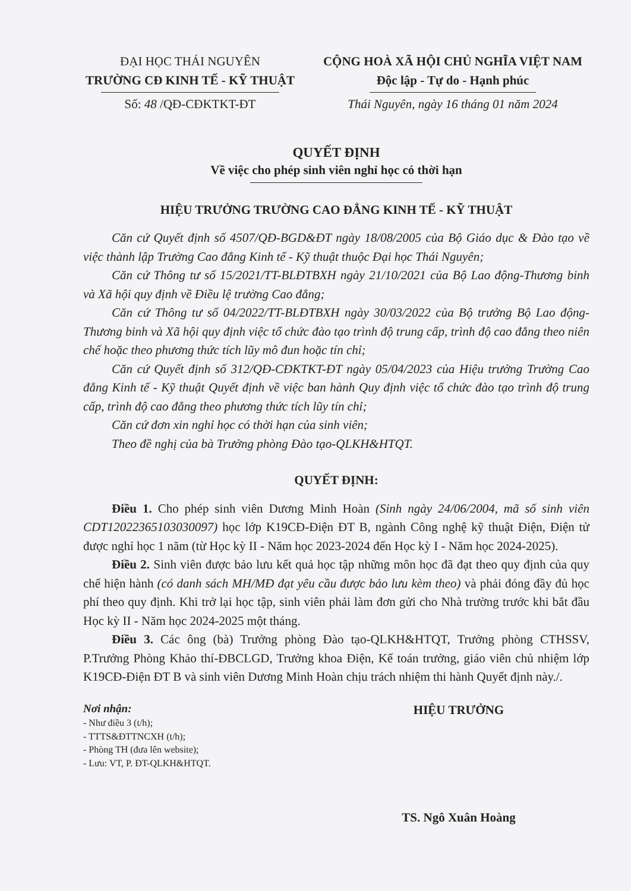ĐẠI HỌC THÁI NGUYÊN
TRƯỜNG CĐ KINH TẾ - KỸ THUẬT
Số: 48 /QĐ-CĐKTKT-ĐT
CỘNG HOÀ XÃ HỘI CHỦ NGHĨA VIỆT NAM
Độc lập - Tự do - Hạnh phúc
Thái Nguyên, ngày 16 tháng 01 năm 2024
QUYẾT ĐỊNH
Về việc cho phép sinh viên nghỉ học có thời hạn
HIỆU TRƯỞNG TRƯỜNG CAO ĐẲNG KINH TẾ - KỸ THUẬT
Căn cứ Quyết định số 4507/QĐ-BGD&ĐT ngày 18/08/2005 của Bộ Giáo dục & Đào tạo về việc thành lập Trường Cao đẳng Kinh tế - Kỹ thuật thuộc Đại học Thái Nguyên;
Căn cứ Thông tư số 15/2021/TT-BLĐTBXH ngày 21/10/2021 của Bộ Lao động-Thương binh và Xã hội quy định về Điều lệ trường Cao đẳng;
Căn cứ Thông tư số 04/2022/TT-BLĐTBXH ngày 30/03/2022 của Bộ trưởng Bộ Lao động-Thương binh và Xã hội quy định việc tổ chức đào tạo trình độ trung cấp, trình độ cao đẳng theo niên chế hoặc theo phương thức tích lũy mô đun hoặc tín chỉ;
Căn cứ Quyết định số 312/QĐ-CĐKTKT-ĐT ngày 05/04/2023 của Hiệu trưởng Trường Cao đẳng Kinh tế - Kỹ thuật Quyết định về việc ban hành Quy định việc tổ chức đào tạo trình độ trung cấp, trình độ cao đẳng theo phương thức tích lũy tín chỉ;
Căn cứ đơn xin nghỉ học có thời hạn của sinh viên;
Theo đề nghị của bà Trưởng phòng Đào tạo-QLKH&HTQT.
QUYẾT ĐỊNH:
Điều 1. Cho phép sinh viên Dương Minh Hoàn (Sinh ngày 24/06/2004, mã số sinh viên CDT12022365103030097) học lớp K19CĐ-Điện ĐT B, ngành Công nghệ kỹ thuật Điện, Điện tử được nghỉ học 1 năm (từ Học kỳ II - Năm học 2023-2024 đến Học kỳ I - Năm học 2024-2025).
Điều 2. Sinh viên được bảo lưu kết quả học tập những môn học đã đạt theo quy định của quy chế hiện hành (có danh sách MH/MĐ đạt yêu cầu được bảo lưu kèm theo) và phải đóng đầy đủ học phí theo quy định. Khi trở lại học tập, sinh viên phải làm đơn gửi cho Nhà trường trước khi bắt đầu Học kỳ II - Năm học 2024-2025 một tháng.
Điều 3. Các ông (bà) Trưởng phòng Đào tạo-QLKH&HTQT, Trưởng phòng CTHSSV, P.Trưởng Phòng Khảo thí-ĐBCLGD, Trưởng khoa Điện, Kế toán trưởng, giáo viên chủ nhiệm lớp K19CĐ-Điện ĐT B và sinh viên Dương Minh Hoàn chịu trách nhiệm thi hành Quyết định này./.
Nơi nhận:
- Như điều 3 (t/h);
- TTTS&ĐTTNCXH (t/h);
- Phòng TH (đưa lên website);
- Lưu: VT, P. ĐT-QLKH&HTQT.
HIỆU TRƯỞNG
TS. Ngô Xuân Hoàng